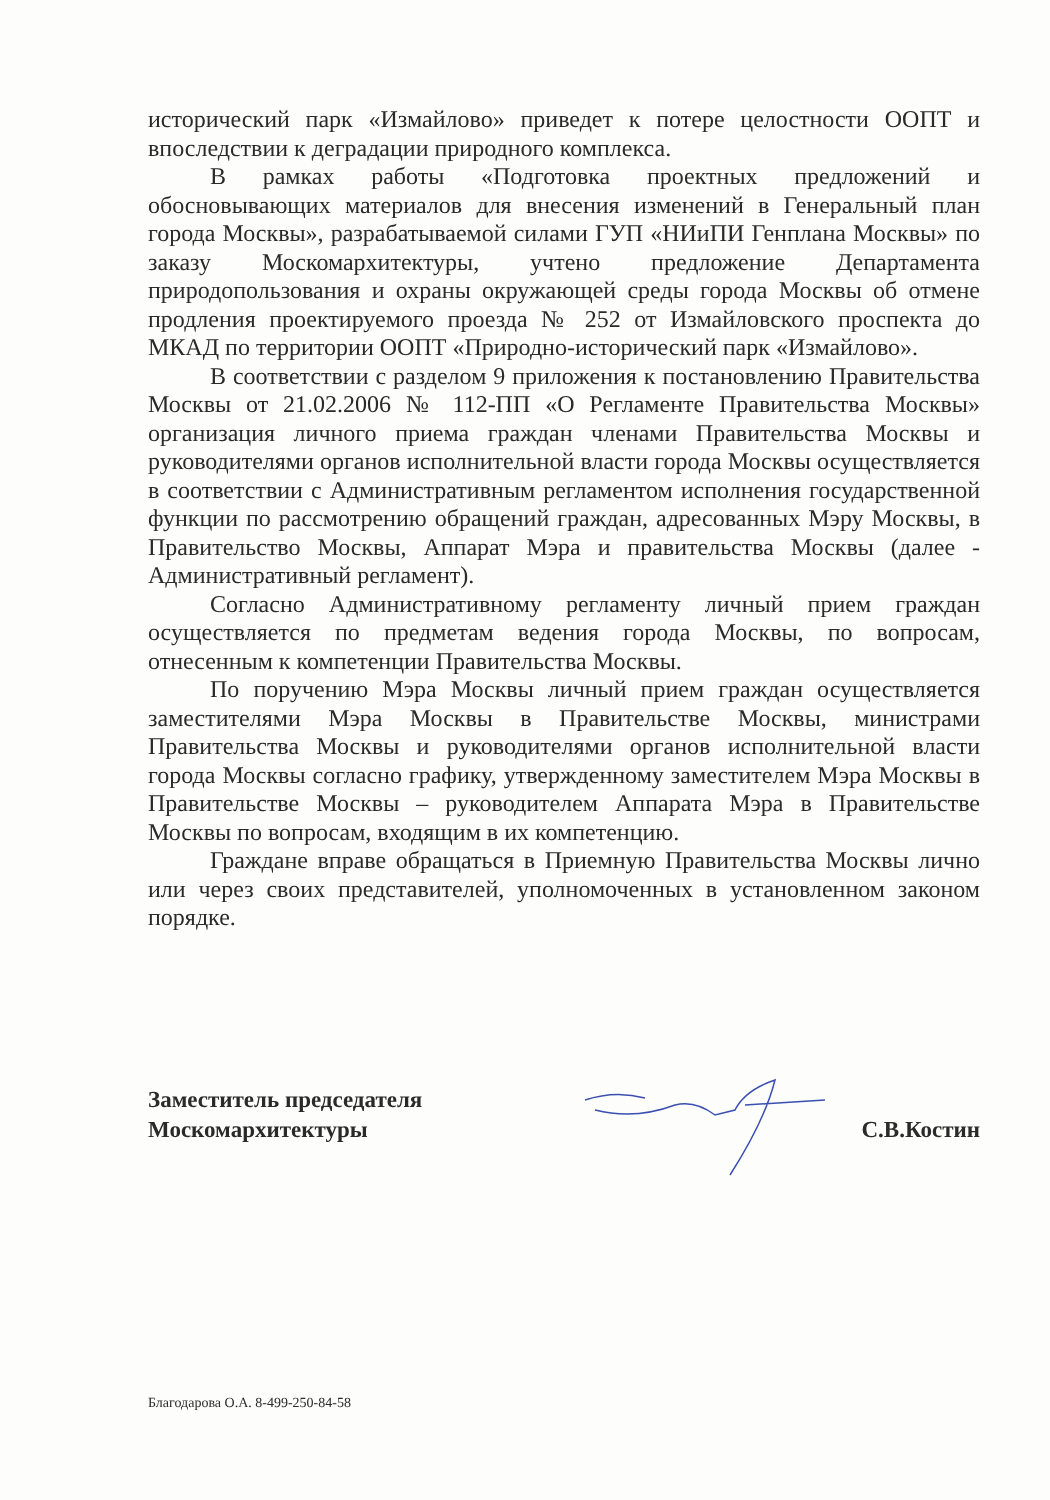исторический парк «Измайлово» приведет к потере целостности ООПТ и впоследствии к деградации природного комплекса.
В рамках работы «Подготовка проектных предложений и обосновывающих материалов для внесения изменений в Генеральный план города Москвы», разрабатываемой силами ГУП «НИиПИ Генплана Москвы» по заказу Москомархитектуры, учтено предложение Департамента природопользования и охраны окружающей среды города Москвы об отмене продления проектируемого проезда № 252 от Измайловского проспекта до МКАД по территории ООПТ «Природно-исторический парк «Измайлово».
В соответствии с разделом 9 приложения к постановлению Правительства Москвы от 21.02.2006 № 112-ПП «О Регламенте Правительства Москвы» организация личного приема граждан членами Правительства Москвы и руководителями органов исполнительной власти города Москвы осуществляется в соответствии с Административным регламентом исполнения государственной функции по рассмотрению обращений граждан, адресованных Мэру Москвы, в Правительство Москвы, Аппарат Мэра и правительства Москвы (далее - Административный регламент).
Согласно Административному регламенту личный прием граждан осуществляется по предметам ведения города Москвы, по вопросам, отнесенным к компетенции Правительства Москвы.
По поручению Мэра Москвы личный прием граждан осуществляется заместителями Мэра Москвы в Правительстве Москвы, министрами Правительства Москвы и руководителями органов исполнительной власти города Москвы согласно графику, утвержденному заместителем Мэра Москвы в Правительстве Москвы – руководителем Аппарата Мэра в Правительстве Москвы по вопросам, входящим в их компетенцию.
Граждане вправе обращаться в Приемную Правительства Москвы лично или через своих представителей, уполномоченных в установленном законом порядке.
Заместитель председателя
Москомархитектуры
С.В.Костин
Благодарова О.А. 8-499-250-84-58